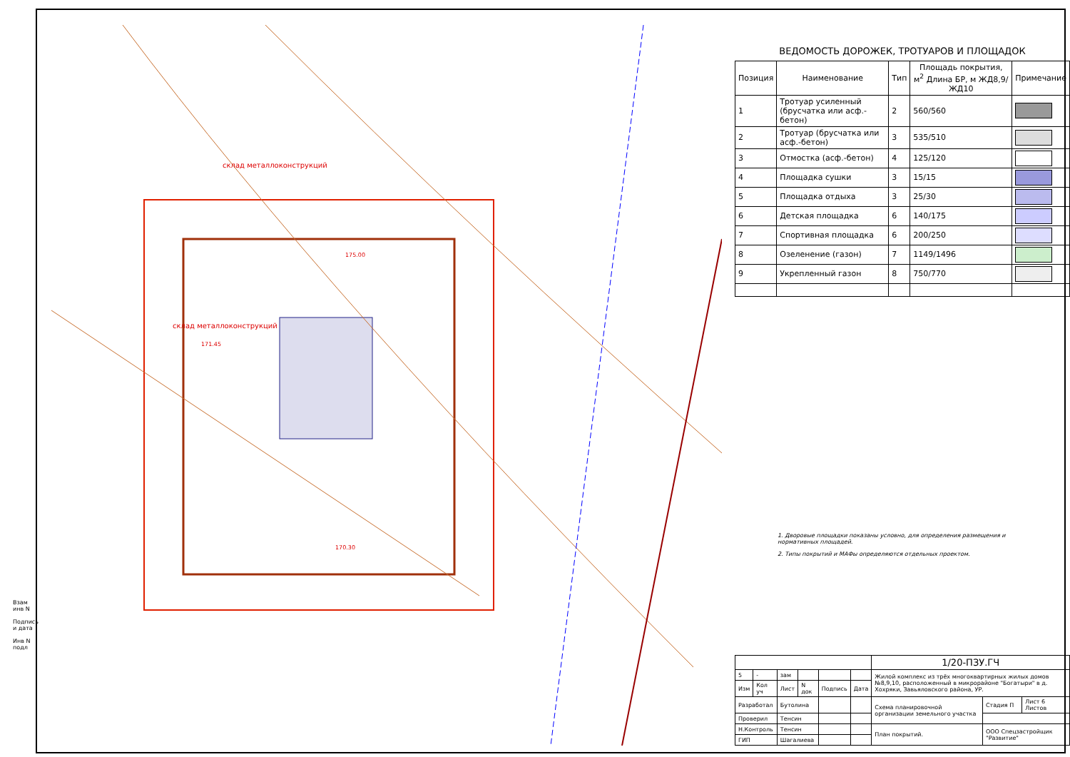склад металлоконструкций
склад металлоконструкций
175.00
171.45
170.30
ВЕДОМОСТЬ ДОРОЖЕК, ТРОТУАРОВ И ПЛОЩАДОК
| Позиция | Наименование | Тип | Площадь покрытия, м<sup>2</sup> Длина БР, м ЖД8,9/ЖД10 | Примечание |
| --- | --- | --- | --- | --- |
| 1 | Тротуар усиленный (брусчатка или асф.-бетон) | 2 | 560/560 | |
| 2 | Тротуар (брусчатка или асф.-бетон) | 3 | 535/510 | |
| 3 | Отмостка (асф.-бетон) | 4 | 125/120 | |
| 4 | Площадка сушки | 3 | 15/15 | |
| 5 | Площадка отдыха | 3 | 25/30 | |
| 6 | Детская площадка | 6 | 140/175 | |
| 7 | Спортивная площадка | 6 | 200/250 | |
| 8 | Озеленение (газон) | 7 | 1149/1496 | |
| 9 | Укрепленный газон | 8 | 750/770 | |
1. Дворовые площадки показаны условно, для определения размещения и нормативных площадей.
2. Типы покрытий и МАФы определяются отдельных проектом.
| | | | | | | 1/20-ПЗУ.ГЧ | | |
| 5 | - | зам | | | | Жилой комплекс из трёх многоквартирных жилых домов №8,9,10, расположенный в микрорайоне "Богатыри" в д. Хохряки, Завьяловского района, УР. | | |
| Изм | Кол уч | Лист | N док | Подпись | Дата | | | |
| Разработал | | Бутолина | | | | Схема планировочной организации земельного участка | Стадия П | Лист 6 Листов |
| Проверил | | Тенсин | | | | | | |
| Н.Контроль | | Тенсин | | | | План покрытий. | ООО Спецзастройщик "Развитие" | |
| ГИП | | Шагалиева | | | | | | |
Взам инв N
Подпись и дата
Инв N подл